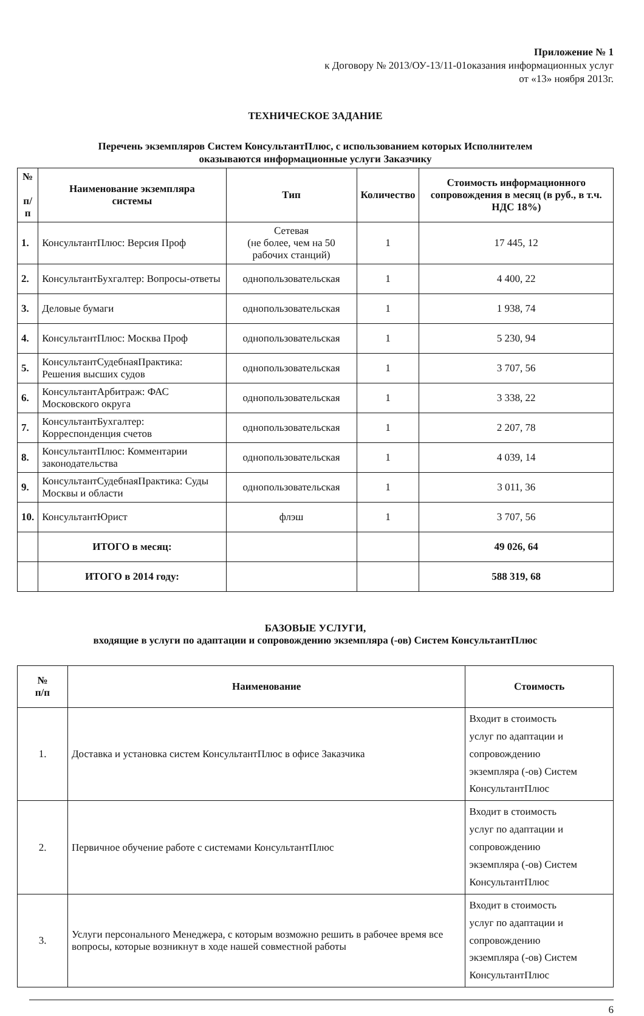Приложение № 1
к Договору № 2013/ОУ-13/11-01оказания информационных услуг
от «13» ноября 2013г.
ТЕХНИЧЕСКОЕ ЗАДАНИЕ
Перечень экземпляров Систем КонсультантПлюс, с использованием которых Исполнителем
оказываются информационные услуги Заказчику
| № п/ п | Наименование экземпляра системы | Тип | Количество | Стоимость информационного сопровождения в месяц (в руб., в т.ч. НДС 18%) |
| --- | --- | --- | --- | --- |
| 1. | КонсультантПлюс: Версия Проф | Сетевая (не более, чем на 50 рабочих станций) | 1 | 17 445, 12 |
| 2. | КонсультантБухгалтер: Вопросы-ответы | однопользовательская | 1 | 4 400, 22 |
| 3. | Деловые бумаги | однопользовательская | 1 | 1 938, 74 |
| 4. | КонсультантПлюс: Москва Проф | однопользовательская | 1 | 5 230, 94 |
| 5. | КонсультантСудебнаяПрактика: Решения высших судов | однопользовательская | 1 | 3 707, 56 |
| 6. | КонсультантАрбитраж: ФАС Московского округа | однопользовательская | 1 | 3 338, 22 |
| 7. | КонсультантБухгалтер: Корреспонденция счетов | однопользовательская | 1 | 2 207, 78 |
| 8. | КонсультантПлюс: Комментарии законодательства | однопользовательская | 1 | 4 039, 14 |
| 9. | КонсультантСудебнаяПрактика: Суды Москвы и области | однопользовательская | 1 | 3 011, 36 |
| 10. | КонсультантЮрист | флэш | 1 | 3 707, 56 |
| | ИТОГО в месяц: | | | 49 026, 64 |
| | ИТОГО в 2014 году: | | | 588 319, 68 |
БАЗОВЫЕ УСЛУГИ,
входящие в услуги по адаптации и сопровождению экземпляра (-ов) Систем КонсультантПлюс
| № п/п | Наименование | Стоимость |
| --- | --- | --- |
| 1. | Доставка и установка систем КонсультантПлюс в офисе Заказчика | Входит в стоимость услуг по адаптации и сопровождению экземпляра (-ов) Систем КонсультантПлюс |
| 2. | Первичное обучение работе с системами КонсультантПлюс | Входит в стоимость услуг по адаптации и сопровождению экземпляра (-ов) Систем КонсультантПлюс |
| 3. | Услуги персонального Менеджера, с которым возможно решить в рабочее время все вопросы, которые возникнут в ходе нашей совместной работы | Входит в стоимость услуг по адаптации и сопровождению экземпляра (-ов) Систем КонсультантПлюс |
6